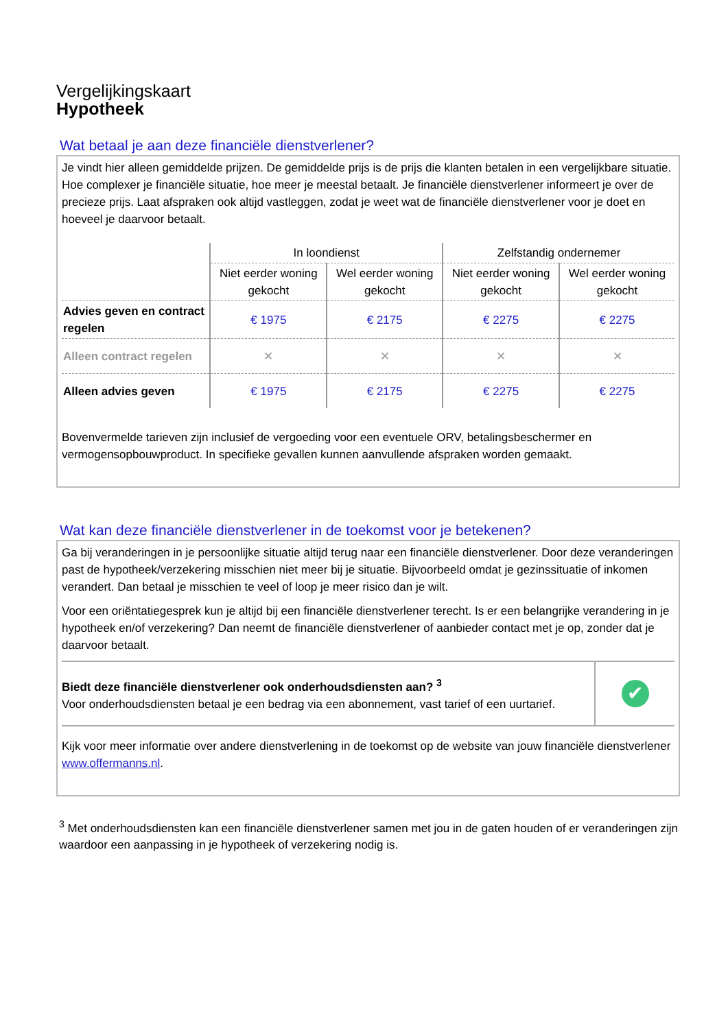Vergelijkingskaart
Hypotheek
Wat betaal je aan deze financiële dienstverlener?
Je vindt hier alleen gemiddelde prijzen. De gemiddelde prijs is de prijs die klanten betalen in een vergelijkbare situatie. Hoe complexer je financiële situatie, hoe meer je meestal betaalt. Je financiële dienstverlener informeert je over de precieze prijs. Laat afspraken ook altijd vastleggen, zodat je weet wat de financiële dienstverlener voor je doet en hoeveel je daarvoor betaalt.
| | In loondienst | | Zelfstandig ondernemer | |
| --- | --- | --- | --- | --- |
| | Niet eerder woning gekocht | Wel eerder woning gekocht | Niet eerder woning gekocht | Wel eerder woning gekocht |
| Advies geven en contract regelen | € 1975 | € 2175 | € 2275 | € 2275 |
| Alleen contract regelen | ✕ | ✕ | ✕ | ✕ |
| Alleen advies geven | € 1975 | € 2175 | € 2275 | € 2275 |
Bovenvermelde tarieven zijn inclusief de vergoeding voor een eventuele ORV, betalingsbeschermer en vermogensopbouwproduct. In specifieke gevallen kunnen aanvullende afspraken worden gemaakt.
Wat kan deze financiële dienstverlener in de toekomst voor je betekenen?
Ga bij veranderingen in je persoonlijke situatie altijd terug naar een financiële dienstverlener. Door deze veranderingen past de hypotheek/verzekering misschien niet meer bij je situatie. Bijvoorbeeld omdat je gezinssituatie of inkomen verandert. Dan betaal je misschien te veel of loop je meer risico dan je wilt.
Voor een oriëntatiegesprek kun je altijd bij een financiële dienstverlener terecht. Is er een belangrijke verandering in je hypotheek en/of verzekering? Dan neemt de financiële dienstverlener of aanbieder contact met je op, zonder dat je daarvoor betaalt.
| Biedt deze financiële dienstverlener ook onderhoudsdiensten aan? <sup>3</sup> Voor onderhoudsdiensten betaal je een bedrag via een abonnement, vast tarief of een uurtarief. | ✔ |
Kijk voor meer informatie over andere dienstverlening in de toekomst op de website van jouw financiële dienstverlener www.offermanns.nl.
<sup>3</sup> Met onderhoudsdiensten kan een financiële dienstverlener samen met jou in de gaten houden of er veranderingen zijn waardoor een aanpassing in je hypotheek of verzekering nodig is.